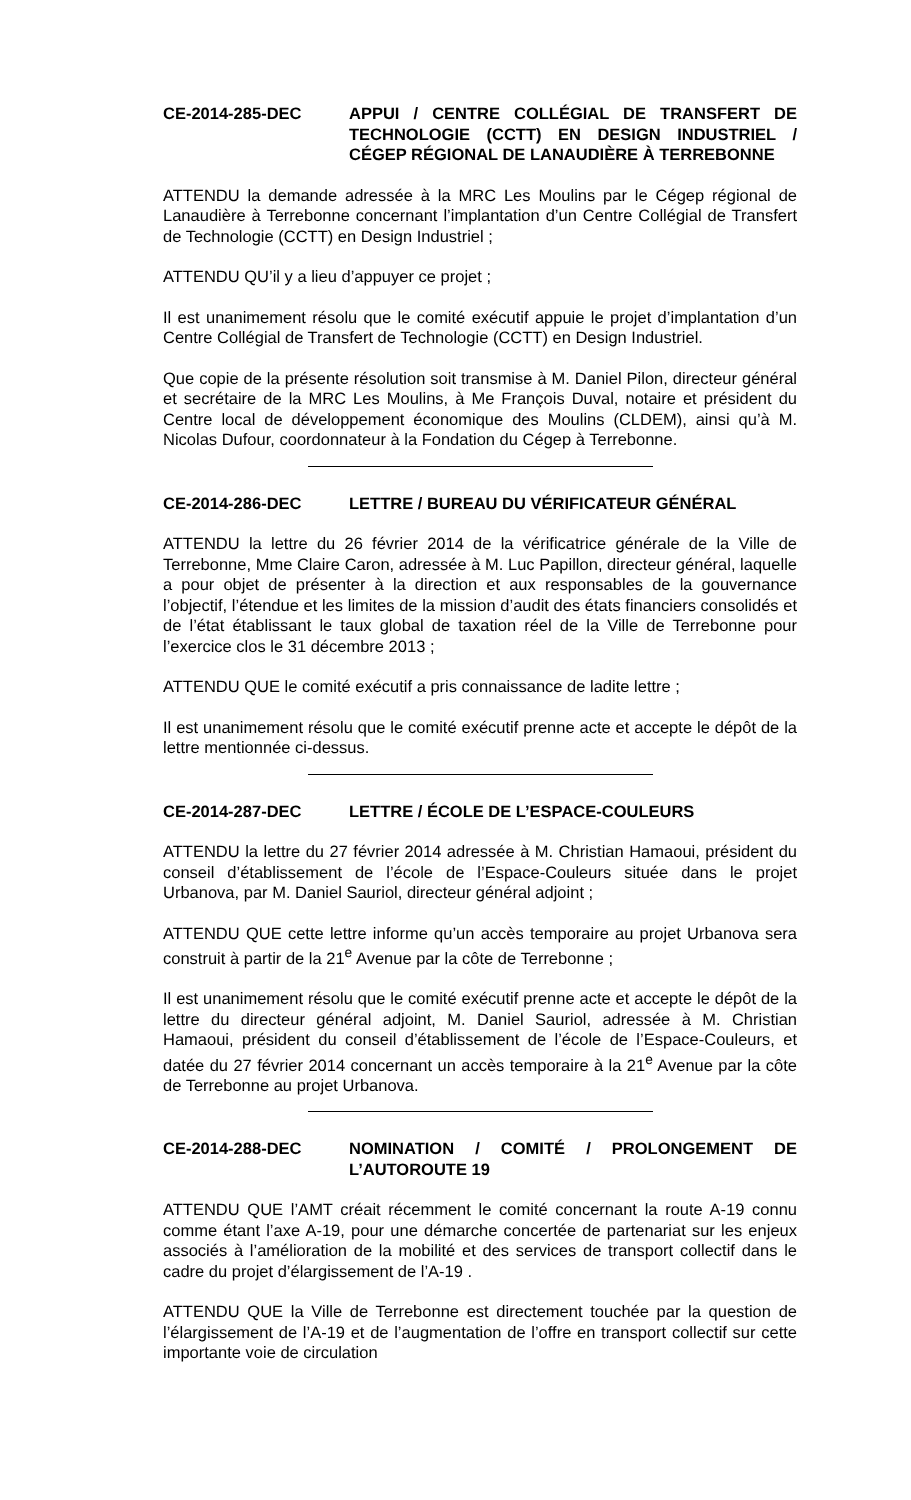CE-2014-285-DEC APPUI / CENTRE COLLÉGIAL DE TRANSFERT DE TECHNOLOGIE (CCTT) EN DESIGN INDUSTRIEL / CÉGEP RÉGIONAL DE LANAUDIÈRE À TERREBONNE
ATTENDU la demande adressée à la MRC Les Moulins par le Cégep régional de Lanaudière à Terrebonne concernant l’implantation d’un Centre Collégial de Transfert de Technologie (CCTT) en Design Industriel ;
ATTENDU QU’il y a lieu d’appuyer ce projet ;
Il est unanimement résolu que le comité exécutif appuie le projet d’implantation d’un Centre Collégial de Transfert de Technologie (CCTT) en Design Industriel.
Que copie de la présente résolution soit transmise à M. Daniel Pilon, directeur général et secrétaire de la MRC Les Moulins, à Me François Duval, notaire et président du Centre local de développement économique des Moulins (CLDEM), ainsi qu’à M. Nicolas Dufour, coordonnateur à la Fondation du Cégep à Terrebonne.
CE-2014-286-DEC LETTRE / BUREAU DU VÉRIFICATEUR GÉNÉRAL
ATTENDU la lettre du 26 février 2014 de la vérificatrice générale de la Ville de Terrebonne, Mme Claire Caron, adressée à M. Luc Papillon, directeur général, laquelle a pour objet de présenter à la direction et aux responsables de la gouvernance l’objectif, l’étendue et les limites de la mission d’audit des états financiers consolidés et de l’état établissant le taux global de taxation réel de la Ville de Terrebonne pour l’exercice clos le 31 décembre 2013 ;
ATTENDU QUE le comité exécutif a pris connaissance de ladite lettre ;
Il est unanimement résolu que le comité exécutif prenne acte et accepte le dépôt de la lettre mentionnée ci-dessus.
CE-2014-287-DEC LETTRE / ÉCOLE DE L’ESPACE-COULEURS
ATTENDU la lettre du 27 février 2014 adressée à M. Christian Hamaoui, président du conseil d’établissement de l’école de l’Espace-Couleurs située dans le projet Urbanova, par M. Daniel Sauriol, directeur général adjoint ;
ATTENDU QUE cette lettre informe qu’un accès temporaire au projet Urbanova sera construit à partir de la 21<sup>e</sup> Avenue par la côte de Terrebonne ;
Il est unanimement résolu que le comité exécutif prenne acte et accepte le dépôt de la lettre du directeur général adjoint, M. Daniel Sauriol, adressée à M. Christian Hamaoui, président du conseil d’établissement de l’école de l’Espace-Couleurs, et datée du 27 février 2014 concernant un accès temporaire à la 21<sup>e</sup> Avenue par la côte de Terrebonne au projet Urbanova.
CE-2014-288-DEC NOMINATION / COMITÉ / PROLONGEMENT DE L’AUTOROUTE 19
ATTENDU QUE l’AMT créait récemment le comité concernant la route A-19 connu comme étant l’axe A-19, pour une démarche concertée de partenariat sur les enjeux associés à l’amélioration de la mobilité et des services de transport collectif dans le cadre du projet d’élargissement de l’A-19 .
ATTENDU QUE la Ville de Terrebonne est directement touchée par la question de l’élargissement de l’A-19 et de l’augmentation de l’offre en transport collectif sur cette importante voie de circulation